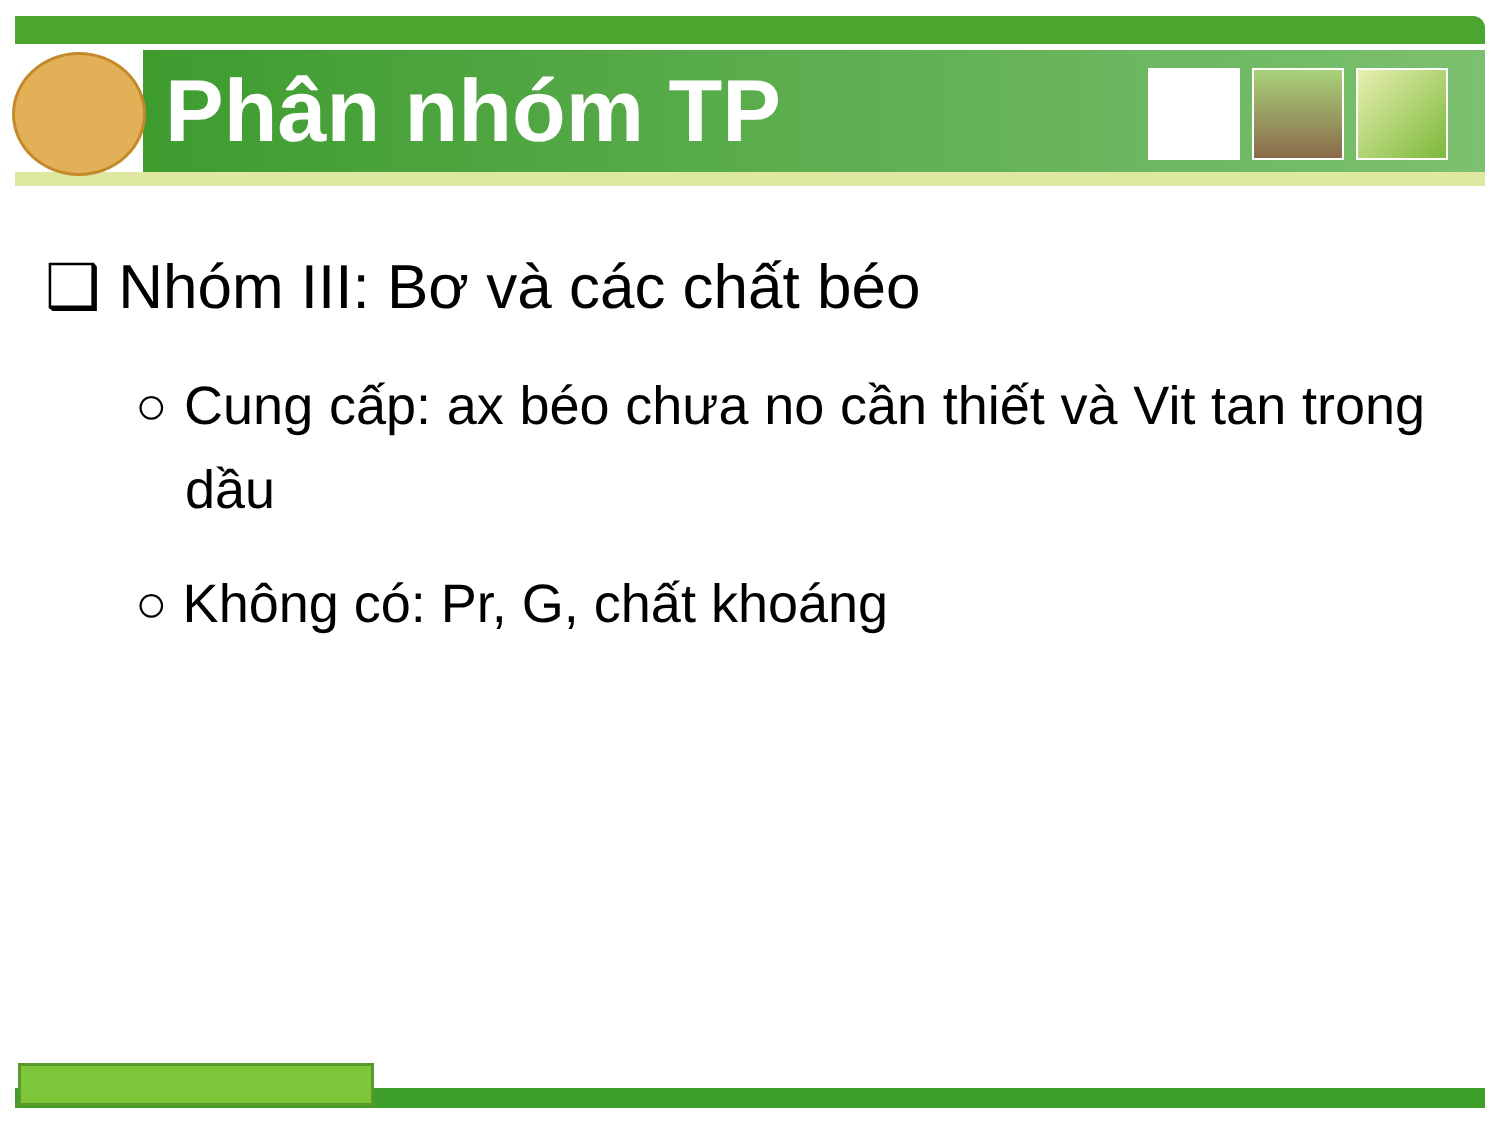Phân nhóm TP
❑ Nhóm III: Bơ và các chất béo
○ Cung cấp: ax béo chưa no cần thiết và Vit tan trong dầu
○ Không có: Pr, G, chất khoáng